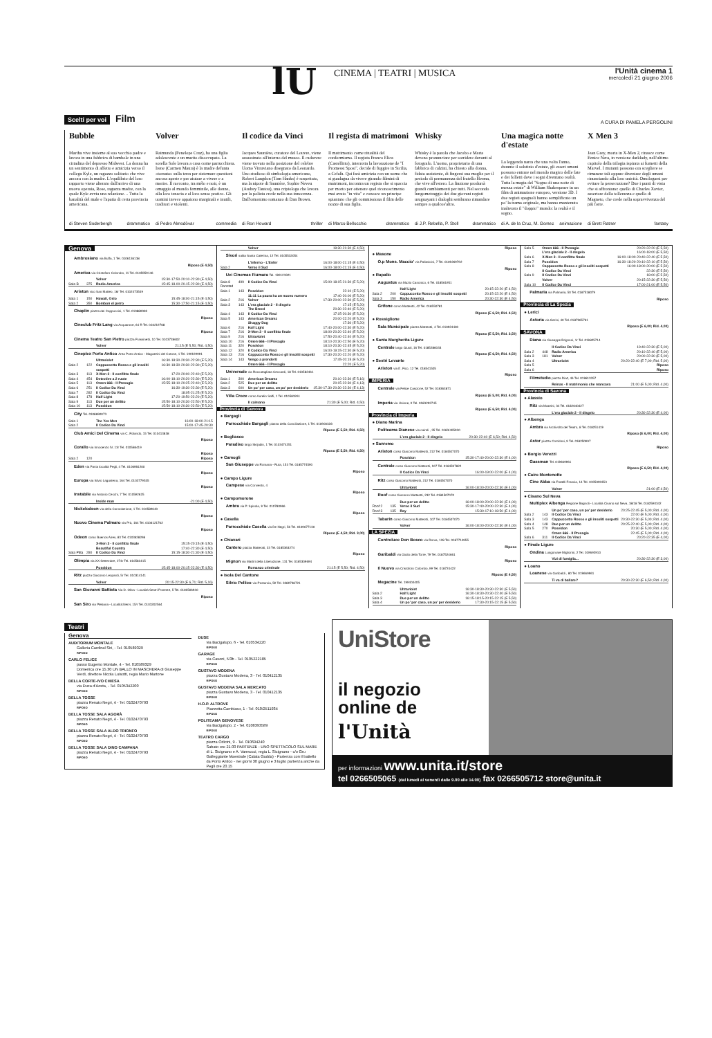lU
CINEMA | TEATRI | MUSICA
l'Unità cinema 1
mercoledì 21 giugno 2006
Scelti per voi Film
A CURA DI PAMELA PERGOLINI
Bubble
Martha vive insieme al suo vecchio padre e lavora in una fabbrica di bambole in una cittadina del depresso Midwest. La donna ha un sentimento di affetto e amicizia verso il collega Kyle, un ragazzo solitario che vive ancora con la madre. L'equilibrio del loro rapporto viene alterato dall'arrivo di una nuova operaia, Rose, ragazza madre, con la quale Kyle avvia una relazione… Tutta la banalità del male e l'apatia di certa provincia americana.
di Steven Soderbergh drammatico
Volver
Raimunda (Penelope Cruz), ha una figlia adolescente e un marito disoccupato. La sorella Sole lavora a casa come parrucchiera. Irene (Carmen Maura) è la madre defunta «tornata» sulla terra per sistemare questioni ancora aperte e per aiutare a vivere e a morire. Il racconto, tra mélo e noir, è un omaggio al mondo femminile, alle donne, alla loro tenacia e al loro senso pratico. Gli uomini invece appaiono marginali e inutili, traditori e violenti.
di Pedro Almodòvar commedia
Il codice da Vinci
Jacques Saunière, curatore del Louvre, viene assassinato all'interno del museo. Il cadavere viene trovato nella posizione del celebre Uomo Vitruviano disegnato da Leonardo. Uno studioso di simbologia americano, Robert Langdon (Tom Hanks) è sospettato, ma la nipote di Saunière, Sophie Neveu (Audrey Tautou), una criptologa che lavora per la polizia crede nella sua innocenza. Dall'omonimo romanzo di Dan Brown.
di Ron Howard thriller
Il regista di matrimoni
Il matrimonio come ritualità del conformismo. Il regista Franco Elica (Castellitto), interrotta la lavorazione de "I Promessi Sposi", decide di fuggire in Sicilia, a Cefalù. Qui farà amicizia con un uomo che si guadagna da vivere girando filmini di matrimoni, incontra un regista che si spaccia per morto per ottenere quel riconoscimento mai avuto "in vita" e conosce un principe spiantato che gli commissiona il film delle nozze di sua figlia.
di Marco Bellocchio drammatico
Whisky
Whisky è la parola che Jacobo e Marta devono pronunciare per sorridere davanti al fotografo. L'uomo, proprietario di una fabbrica di calzini, ha chiesto alla donna, fidata assistente, di fingersi sua moglie per il periodo di permanenza del fratello Herma, che vive all'estero. La finzione produrrà grandi cambiamenti per tutti. Nel secondo lungometraggio dei due giovani registi uruguayani i dialoghi sembrano rimandare sempre a qualcos'altro.
di J.P. Rebella, P. Stoll drammatico
Una magica notte d'estate
La leggenda narra che una volta l'anno, durante il solstizio d'estate, gli esseri umani possono entrare nel mondo magico delle fate e dei folletti dove i sogni diventano realtà. Tutta la magia del "Sogno di una notte di mezza estate" di William Shakespeare in un film di animazione europeo, versione 3D. I due registi spagnoli hanno semplificato un po' la trama originale, ma hanno mantenuto inalterato il "doppio" mondo: la realtà e il sogno.
di A. de la Cruz, M. Gomez animazione
X Men 3
Jean Grey, morta in X-Men 2, rinasce come Fenice Nera, in versione darklady, nell'ultimo capitolo della trilogia ispirata ai fumetti della Marvel. I mutanti possono ora scegliere se rimanere tali oppure diventare degli umani rinunciando alla loro unicità. Omologarsi per evitare la persecuzione? Due i punti di vista che si affrontano: quello di Charles Xavier, assertore della tolleranza e quello di Magneto, che crede nella sopravvivenza del più forte.
di Brett Ratner fantasy
Genova
Ambrosiano via Buffa, 1 Tel. 0106136138
Riposo (E 4,50)
America via Cristoforo Colombo, 11 Tel. 0105959146
| | | Volver | 15:30-17:50-20:10-22:30 (E 4,50) |
| Sala B | 375 | Radio America | 15:45-18.00-20.15-22:30 (E 4,50) |
Ariston vico San Matteo, 16r Tel. 0102473549
| Sala 1 | 150 | Hawaii, Oslo | 15:45-18:00-21:15 (E 4,50) |
| Sala 2 | 350 | Bombon el perro | 15:30-17:50-21:15 (E 4,50) |
Chaplin piazza dei Cappuccini, 1 Tel. 010880069
Riposo
Cineclub Fritz Lang via Acquarone, 64 R Tel. 010219768
Riposo
Cinema Teatro San Pietro piazza Frassinetti, 10 Tel. 0103728602
| | | Volver | 21:15 (E 5,50; Rid. 4,50) |
Cineplex Porto Antico Area Porto Antico - Magazzini del Cotone, 1 Tel. 199199991
| | | Ultraviolet | 16:30-18:30-20:30-22:30 (E 5,20) |
| Sala 2 | 122 | Cappuccetto Rosso e gli insoliti sospetti | 16:30-18:30-20:30-22:30 (E 5,20) |
| Sala 3 | 113 | X-Men 3 - Il conflitto finale | 17:20-20:00-22:40 (E 5,20) |
| Sala 4 | 454 | Detective a 2 ruote | 16:00-18:10-20:20-22:30 (E 5,20) |
| Sala 5 | 113 | Omen 666 - Il Presagio | 15:55-18:10-20:25-22:40 (E 5,20) |
| Sala 6 | 251 | Il Codice Da Vinci | 16:30-19:30-22:30 (E 5,20) |
| Sala 7 | 282 | Il Codice Da Vinci | 18:05-21:25 (E 5,20) |
| Sala 8 | 178 | Half Light | 17:20-19:50-22:20 (E 5,20) |
| Sala 9 | 113 | Due per un delitto | 15:50-18:10-20:30-22:50 (E 5,20) |
| Sala 10 | 113 | Poseidon | 15:50-18:10-20:30-22:50 (E 5,20) |
City Tel. 0108690073
| Sala 1 | | The Yes Men | 16:00-18:00-21:15 |
| Sala 2 | | Il Codice Da Vinci | 15:00-17:45-20:30 |
Club Amici Del Cinema via C. Rolando, 15 Tel. 010413838
Riposo
Corallo via Innocenzo IV, 13r Tel. 010586419
Riposo
| Sala 2 | 120 | | Riposo |
Eden via Pavia località Pegli, 4 Tel. 0106981200
Riposo
Europa via Silvio Lagustena, 164 Tel. 0103779535
Riposo
Instabile via Antonio Cecchi, 7 Tel. 010592625
| | | Inside man | -21:00 (E 4,50) |
Nickelodeon via della Consolazione, 1 Tel. 010589640
Riposo
Nuovo Cinema Palmaro via Prà, 164 Tel. 0106121762
Riposo
Odeon corso Buenos Aires, 83 Tel. 0103628298
| | | X-Men 3 - Il conflitto finale | 15:15-20:15 (E 4,50) |
| | | Beautiful Country | 17:40-22:30 (E 4,50) |
| Sala Pitta | 280 | Il Codice Da Vinci | 15:15-18:30-21:30 (E 4,50) |
Olimpia via XX Settembre, 274r Tel. 010581415
| | | Poseidon | 15:45-18:00-20:15-22:30 (E 4,50) |
Ritz piazza Giacomo Leopardi, 5r Tel. 010314141
| | | Volver | 20:15-22:30 (E 6,71; Rid. 5,16) |
San Giovanni Battista Via D. Oliva - Località Sestri Ponente, 5 Tel. 0106506940
Riposo
San Siro via Plebana - Località:Nervi, 15/r Tel. 0103202564
| | | Volver | 19:30-21:30 (E 4,50) |
Sivori salita Santa Caterina, 12 Tel. 0105532054
| | | L'inferno - L'Enfer | 16:00-18:00-21:15 (E 4,50) |
| Sala 2 | | Verso il Sud | 16:00-18:00-21:15 (E 4,50) |
Uci Cinemas Fiumara Tel. 199123321
| Sala 8 Ranstad | 499 | Il Codice Da Vinci | 15:00-18:15-21:30 (E 5,20) |
| Sala 1 | 143 | Poseidon | 22:10 (E 5,20) |
| | | 11:11 La paura ha un nuovo numero | 17:40-20:00 (E 5,20) |
| Sala 2 | 216 | Volver | 17:30-20:00-22:30 (E 5,20) |
| Sala 3 | 143 | L'era glaciale 2 - Il disgelo | 17:15 (E 5,20) |
| | | The Breed | 20:30-22:40 (E 5,20) |
| Sala 4 | 143 | Il Codice Da Vinci | 17:15-20:30 (E 5,20) |
| Sala 5 | 143 | American Dreamz | 20:00-22:20 (E 5,20) |
| | | Shaggy Dog | 17:30 (E 5,20) |
| Sala 6 | 216 | Half Light | 17:40-20:00-22:30 (E 5,20) |
| Sala 7 | 216 | X-Men 3 - Il conflitto finale | 18:00-20:20-22:40 (E 5,20) |
| Sala 9 | 216 | Ultraviolet | 17:50-20:40-22:40 (E 5,20) |
| Sala 10 | 216 | Omen 666 - Il Presagio | 18:10-20:30-22:50 (E 5,20) |
| Sala 11 | 320 | Poseidon | 18:10-20:30-22:45 (E 5,20) |
| Sala 12 | 320 | Il Codice Da Vinci | 16:00-19:15-22:30 (E 5,20) |
| Sala 13 | 216 | Cappuccetto Rosso e gli insoliti sospetti | 17:30-20:20-22:20 (E 5,20) |
| Sala 14 | 143 | Vengo a prenderti | 17:45-20:15 (E 5,20) |
| | | Omen 666 - Il Presagio | 22:20 (E 5,20) |
Universale via Roccatagliata Ceccardi, 18 Tel. 010582461
| Sala 1 | 300 | American Dreamz | 20:10-22:30 (E 5,16) |
| Sala 2 | 525 | Due per un delitto | 20:15-22:30 (E 4,13) |
| Sala 3 | 600 | Un po' per caso, un po' per desiderio | 15.30-17.30-20:30-22:30 (E 4,13) |
Villa Croce corso Aurelio Saffi, 1 Tel. 010583261
| | | Il caimano | 21:30 (E 5,00; Rid. 4,50) |
Provincia di Genova
● Bargagli
Parrocchiale Bargagli piazza della Conciliazione, 1 Tel. 010900328
Riposo (E 5,50; Rid. 4,50)
● Bogliasco
Paradiso largo Skrjabin, 1 Tel. 0103474251
Riposo (E 5,50; Rid. 4,50)
● Camogli
San Giuseppe via Romana - Ruta, 153 Tel. 0185774590
Riposo
● Campo Ligure
Campese via Convento, 4
Riposo
● Campomorone
Ambra via P. Spinola, 9 Tel. 010780966
Riposo
● Casella
Parrocchiale Casella via De Negri, 56 Tel. 0109677130
Riposo (E 4,50; Rid. 3,00)
● Chiavari
Cantero piazza Matteotti, 23 Tel. 0185363274
Riposo
Mignon via Martiri della Liberazione, 131 Tel. 0185309694
| | | Romanzo criminale | 21:15 (E 5,50; Rid. 4,50) |
● Isola Del Cantone
Silvio Pellico via Postumia, 59 Tel. 3389738721
Riposo
● Masone
O.p Mons. Maccio' via Pallavicini, 7 Tel. 0109269792
Riposo
● Rapallo
Augustus via Muzio Canonico, 6 Tel. 018561951
| | | Half Light | 20:15-22:20 (E 4,50) |
| Sala 2 | 200 | Cappuccetto Rosso e gli insoliti sospetti | 20:15-22:20 (E 4,50) |
| Sala 3 | 150 | Radio America | 20:30-22:30 (E 4,50) |
Grifone corso Matteotti, 42 Tel. 018550781
Riposo (E 6,50; Rid. 4,50)
● Rossiglione
Sala Municipale piazza Matteotti, 4 Tel. 010924400
Riposo (E 5,50; Rid. 3,50)
● Santa Margherita Ligure
Centrale largo Giusti, 16 Tel. 0185286033
Riposo (E 6,50; Rid. 4,50)
● Sestri Levante
Ariston via E. Fico, 12 Tel. 018541505
Riposo
IMPERIA
Centrale via Felice Cascione, 52 Tel. 018363871
Riposo (E 5,00; Rid. 4,00)
Imperia via Unione, 9 Tel. 0183292745
Riposo (E 6,50; Rid. 4,00)
Provincia di Imperia
● Diano Marina
Politeama Dianese via cairoli , 35 Tel. 0183/495930
| | | L'era glaciale 2 - Il disgelo | 20:30-22:40 (E 6,50; Rid. 4,50) |
● Sanremo
Ariston corso Giacomo Matteotti, 212 Tel. 0184507070
| | | Poseidon | 15:30-17:40-20:00-22:30 (E 4,00) |
Centrale corso Giacomo Matteotti, 107 Tel. 0184597822
| | | Il Codice Da Vinci | 16:00-19:00-22:00 (E 4,00) |
Ritz corso Giacomo Matteotti, 212 Tel. 0184507070
| | | Ultraviolet | 16:00-18:00-20:00-22:30 (E 4,00) |
Roof corso Giacomo Matteotti, 232 Tel. 0184507070
| | | Due per un delitto | 16:00-18:00-20:00-22:30 (E 4,00) |
| Roof 2 | 135 | Verso il Sud | 15:30-17:40-20:00-22:30 (E 4,00) |
| Roof 3 | 135 | Ray | 15:30-17:10-18:50 (E 4,00) |
Tabarin corso Giacomo Matteotti, 107 Tel. 0184507070
| | | Volver | 16:00-18:00-20:00-22:30 (E 4,00) |
LA SPEZIA
Controluce Don Bosco via Roma, 128 Tel. 0187714955
Riposo
Garibaldi via Giulio della Torre, 79 Tel. 0187524661
Riposo
Il Nuovo via Cristoforo Colombo, 99 Tel. 018724422
Riposo (E 4,50)
Megacine Tel. 199404405
| | | Ultraviolet | 16:30-18:30-20:30-22:30 (E 5,50) |
| Sala 2 | | Half Light | 16:30-18:30-20:30-22:40 (E 5,50) |
| Sala 3 | | Due per un delitto | 16:15-18:15-20:15-22:15 (E 5,50) |
| Sala 4 | | Un po' per caso, un po' per desiderio | 17:30-20:15-22:15 (E 5,50) |
| Sala 5 | Omen 666 - Il Presagio | 20:20-22:20 (E 5,50) |
| | L'era glaciale 2 - Il disgelo | 16:00-18:00 (E 5,50) |
| Sala 6 | X-Men 3 - Il conflitto finale | 16:00-18:00-20:40-22:40 (E 5,50) |
| Sala 7 | Poseidon | 16:30-18:20-20:10-22:10 (E 5,50) |
| Sala 8 | Cappuccetto Rosso e gli insoliti sospetti | 16:00-18:00-20:00 (E 5,50) |
| | Il Codice Da Vinci | 22:30 (E 5,50) |
| Sala 9 | Il Codice Da Vinci | 18:00 (E 5,50) |
| | Volver | 20:15-22:30 (E 5,50) |
| Sala 10 | Il Codice Da Vinci | 17:00-21:00 (E 5,50) |
Palmaria via Palmaria, 50 Tel. 0187518079
Riposo
Provincia di La Spezia
● Lerici
Astoria via Gerini, 40 Tel. 0187965761
Riposo (E 6,00; Rid. 4,00)
SAVONA
Diana via Giuseppe Brignoni, 1r Tel. 019825714
| | | Il Codice Da Vinci | 19:40-22:30 (E 5,00) |
| Sala 2 | 448 | Radio America | 20:10-22:40 (E 5,00) |
| Sala 3 | 181 | Volver | 20:00-22:30 (E 5,00) |
| Sala 4 | | Ultraviolet | 20:20-22:40 (E 7,00; Rid. 5,00) |
| Sala 5 | | | Riposo |
| Sala 6 | | | Riposo |
Filmstudio piazza Diaz, 46 Tel. 019813357
| | | Reinas - Il matrimonio che mancava | 21:00 (E 5,00; Rid. 4,00) |
Provincia di Savona
● Alassio
Ritz via Mazzini, 34 Tel. 0182640427
| | | L'era glaciale 2 - Il disgelo | 20:30-22:30 (E 4,00) |
● Albenga
Ambra via Archivolto del Teatro, 8 Tel. 018251419
Riposo (E 6,00; Rid. 4,00)
Astor piazza Corridoni, 9 Tel. 018250997
Riposo
● Borgio Verezzi
Gassman Tel. 019669961
Riposo (E 6,50; Rid. 4,00)
● Cairo Montenotte
Cine Abba via Fratelli Francia, 14 Tel. 0195090353
| | | Volver | 21:00 (E 4,50) |
● Cisano Sul Neva
Multiplex Albenga Regione Bagnoli - Località Cisano sul Neva, 38/18 Tel. 0182590342
| | | Un po' per caso, un po' per desiderio | 20:25-22:45 (E 5,00; Rid. 4,00) |
| Sala 2 | 143 | Il Codice Da Vinci | 22:00 (E 5,00; Rid. 4,00) |
| Sala 3 | 143 | Cappuccetto Rosso e gli insoliti sospetti | 20:30-22:30 (E 5,00; Rid. 4,00) |
| Sala 4 | 148 | Due per un delitto | 20:25-22:40 (E 5,00; Rid. 4,00) |
| Sala 5 | 270 | Poseidon | 20:30 (E 5,00; Rid. 4,00) |
| | | Omen 666 - Il Presagio | 22:45 (E 5,00; Rid. 4,00) |
| Sala 6 | 311 | Il Codice Da Vinci | 20:20-22:35 (E 4,00) |
● Finale Ligure
Ondina Lungomare Migliorini, 2 Tel. 019692910
| | | Vizi di famiglia... | 20:30-22:30 (E 3,00) |
● Loano
Loanese via Garibaldi , 80 Tel. 019669961
| | | Ti va di ballare? | 20:30-22:30 (E 6,50; Rid. 4,00) |
Teatri
Genova
AUDITORIUM MONTALE
Galleria Cardinal Siri, - Tel. 010589329
RIPOSO
CARLO FELICE
passo Eugenio Montale, 4 - Tel. 010589329
Domenica ore 15.30 UN BALLO IN MASCHERA di Giuseppe Verdi, direttore Nicola Luisotti, regia Mario Martone
DELLA CORTE-IVO CHIESA
via Duca d'Aosta, - Tel. 0105342200
RIPOSO
DELLA TOSSE
piazza Renato Negri, 4 - Tel. 0102470793
RIPOSO
DELLA TOSSE SALA AGORÀ
piazza Renato Negri, 4 - Tel. 0102470793
RIPOSO
DELLA TOSSE SALA ALDO TRIONFO
piazza Renato Negri, 4 - Tel. 0102470793
RIPOSO
DELLA TOSSE SALA DINO CAMPANA
piazza Renato Negri, 4 - Tel. 0102470793
RIPOSO
DUSE
via Bacigalupo, 6 - Tel. 010534220
RIPOSO
GARAGE
via Casoni, 5/3b - Tel. 0105222185
RIPOSO
GUSTAVO MODENA
piazza Gustavo Modena, 3 - Tel. 010412135
RIPOSO
GUSTAVO MODENA SALA MERCATO
piazza Gustavo Modena, 3 - Tel. 010412135
RIPOSO
H.O.P. ALTROVE
Piazzetta Cambiaso, 1 - Tel. 010/2511934
RIPOSO
POLITEAMA GENOVESE
via Bacigalupo, 2 - Tel. 0108393589
RIPOSO
TEATRO CARGO
piazza Odicini, 9 - Tel. 010694240
Sabato ore 21.00 PARTENZE - UNO SPETTACOLO SUL MARE di L. Sicignano e A. Vannucci, regia L. Sicignano - c/o Gru Galleggiante Maestrale (Calata Gadda) - Partenza con il battello da Porto Antico - nei giorni 30 giugno e 3 luglio partenza anche da Pegli ore 20.15
UniStore
il negozio
online de
l'Unità
per informazioni www.unita.it/store
tel 0266505065 (dal lunedì al venerdì dalle 9.00 alle 14.00) fax 0266505712 store@unita.it